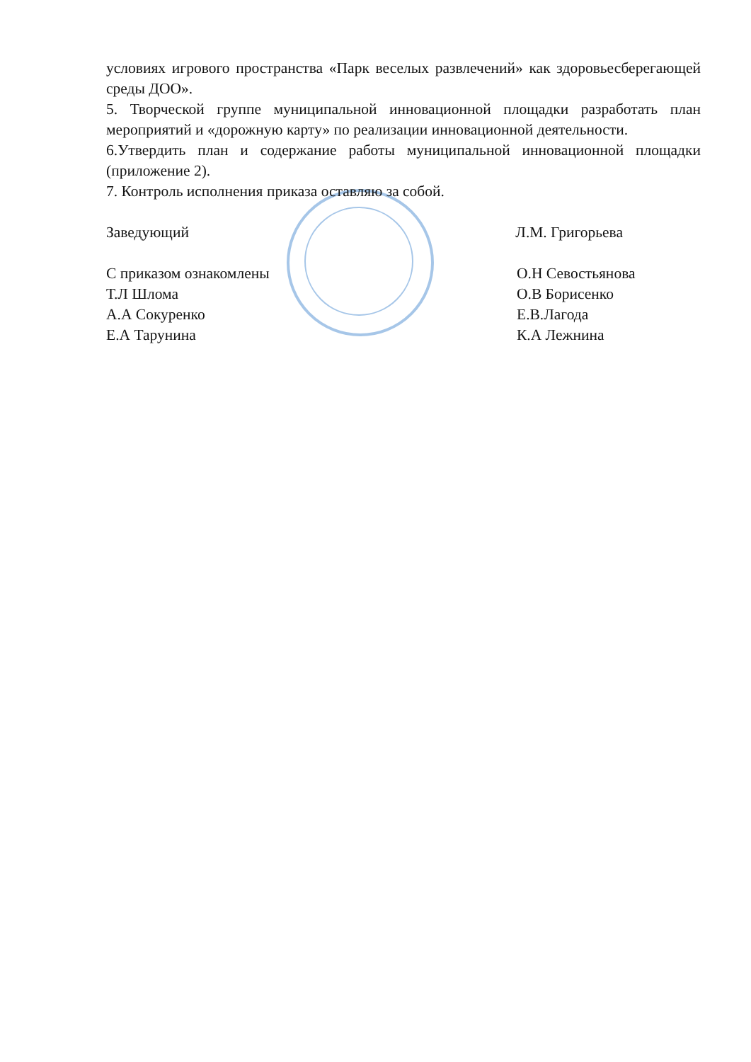условиях игрового пространства «Парк веселых развлечений» как здоровьесберегающей среды ДОО».
5. Творческой группе муниципальной инновационной площадки разработать план мероприятий и «дорожную карту» по реализации инновационной деятельности.
6.Утвердить план и содержание работы муниципальной инновационной площадки (приложение 2).
7. Контроль исполнения приказа оставляю за собой.
Заведующий Л.М. Григорьева
С приказом ознакомлены
Т.Л Шлома
А.А Сокуренко
Е.А Тарунина
О.Н Севостьянова
О.В Борисенко
Е.В.Лагода
К.А Лежнина